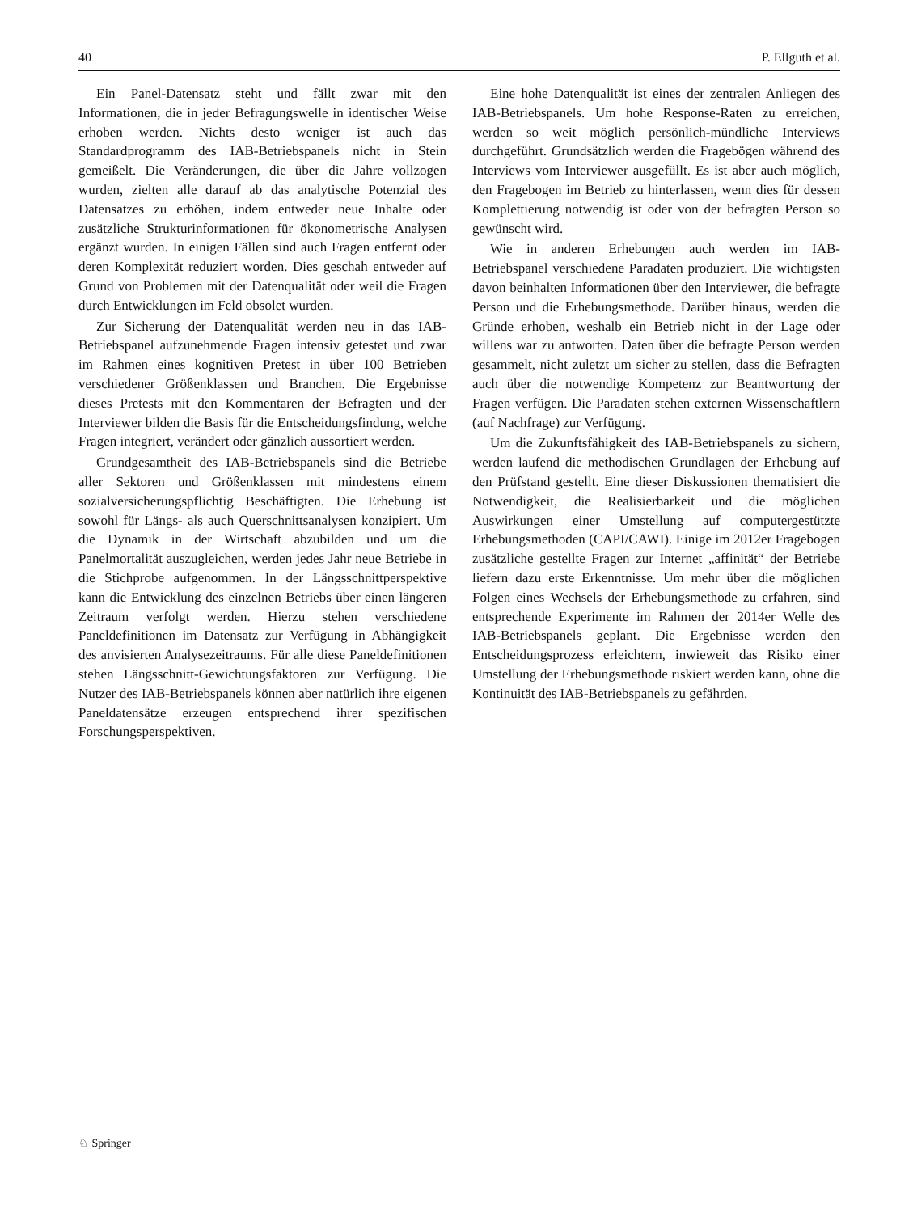40 P. Ellguth et al.
Ein Panel-Datensatz steht und fällt zwar mit den Informationen, die in jeder Befragungswelle in identischer Weise erhoben werden. Nichts desto weniger ist auch das Standardprogramm des IAB-Betriebspanels nicht in Stein gemeißelt. Die Veränderungen, die über die Jahre vollzogen wurden, zielten alle darauf ab das analytische Potenzial des Datensatzes zu erhöhen, indem entweder neue Inhalte oder zusätzliche Strukturinformationen für ökonometrische Analysen ergänzt wurden. In einigen Fällen sind auch Fragen entfernt oder deren Komplexität reduziert worden. Dies geschah entweder auf Grund von Problemen mit der Datenqualität oder weil die Fragen durch Entwicklungen im Feld obsolet wurden.
Zur Sicherung der Datenqualität werden neu in das IAB-Betriebspanel aufzunehmende Fragen intensiv getestet und zwar im Rahmen eines kognitiven Pretest in über 100 Betrieben verschiedener Größenklassen und Branchen. Die Ergebnisse dieses Pretests mit den Kommentaren der Befragten und der Interviewer bilden die Basis für die Entscheidungsfindung, welche Fragen integriert, verändert oder gänzlich aussortiert werden.
Grundgesamtheit des IAB-Betriebspanels sind die Betriebe aller Sektoren und Größenklassen mit mindestens einem sozialversicherungspflichtig Beschäftigten. Die Erhebung ist sowohl für Längs- als auch Querschnittsanalysen konzipiert. Um die Dynamik in der Wirtschaft abzubilden und um die Panelmortalität auszugleichen, werden jedes Jahr neue Betriebe in die Stichprobe aufgenommen. In der Längsschnittperspektive kann die Entwicklung des einzelnen Betriebs über einen längeren Zeitraum verfolgt werden. Hierzu stehen verschiedene Paneldefinitionen im Datensatz zur Verfügung in Abhängigkeit des anvisierten Analysezeitraums. Für alle diese Paneldefinitionen stehen Längsschnitt-Gewichtungsfaktoren zur Verfügung. Die Nutzer des IAB-Betriebspanels können aber natürlich ihre eigenen Paneldatensätze erzeugen entsprechend ihrer spezifischen Forschungsperspektiven.
Eine hohe Datenqualität ist eines der zentralen Anliegen des IAB-Betriebspanels. Um hohe Response-Raten zu erreichen, werden so weit möglich persönlich-mündliche Interviews durchgeführt. Grundsätzlich werden die Fragebögen während des Interviews vom Interviewer ausgefüllt. Es ist aber auch möglich, den Fragebogen im Betrieb zu hinterlassen, wenn dies für dessen Komplettierung notwendig ist oder von der befragten Person so gewünscht wird.
Wie in anderen Erhebungen auch werden im IAB-Betriebspanel verschiedene Paradaten produziert. Die wichtigsten davon beinhalten Informationen über den Interviewer, die befragte Person und die Erhebungsmethode. Darüber hinaus, werden die Gründe erhoben, weshalb ein Betrieb nicht in der Lage oder willens war zu antworten. Daten über die befragte Person werden gesammelt, nicht zuletzt um sicher zu stellen, dass die Befragten auch über die notwendige Kompetenz zur Beantwortung der Fragen verfügen. Die Paradaten stehen externen Wissenschaftlern (auf Nachfrage) zur Verfügung.
Um die Zukunftsfähigkeit des IAB-Betriebspanels zu sichern, werden laufend die methodischen Grundlagen der Erhebung auf den Prüfstand gestellt. Eine dieser Diskussionen thematisiert die Notwendigkeit, die Realisierbarkeit und die möglichen Auswirkungen einer Umstellung auf computergestützte Erhebungsmethoden (CAPI/CAWI). Einige im 2012er Fragebogen zusätzliche gestellte Fragen zur Internet „affinität“ der Betriebe liefern dazu erste Erkenntnisse. Um mehr über die möglichen Folgen eines Wechsels der Erhebungsmethode zu erfahren, sind entsprechende Experimente im Rahmen der 2014er Welle des IAB-Betriebspanels geplant. Die Ergebnisse werden den Entscheidungsprozess erleichtern, inwieweit das Risiko einer Umstellung der Erhebungsmethode riskiert werden kann, ohne die Kontinuität des IAB-Betriebspanels zu gefährden.
♘ Springer